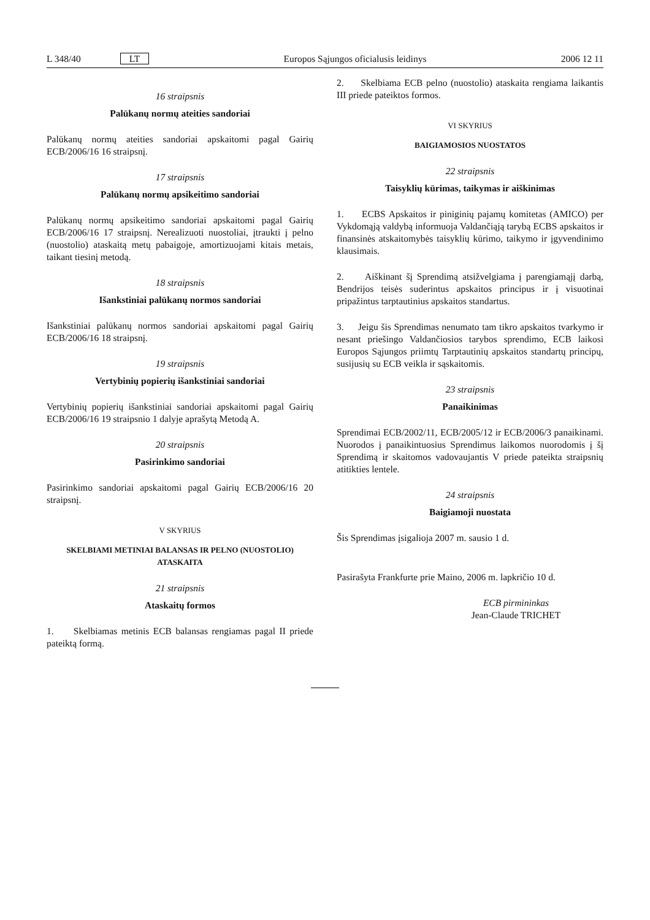L 348/40 LT Europos Sąjungos oficialusis leidinys 2006 12 11
16 straipsnis
Palūkanų normų ateities sandoriai
Palūkanų normų ateities sandoriai apskaitomi pagal Gairių ECB/2006/16 16 straipsnį.
17 straipsnis
Palūkanų normų apsikeitimo sandoriai
Palūkanų normų apsikeitimo sandoriai apskaitomi pagal Gairių ECB/2006/16 17 straipsnį. Nerealizuoti nuostoliai, įtraukti į pelno (nuostolio) ataskaitą metų pabaigoje, amortizuojami kitais metais, taikant tiesinį metodą.
18 straipsnis
Išankstiniai palūkanų normos sandoriai
Išankstiniai palūkanų normos sandoriai apskaitomi pagal Gairių ECB/2006/16 18 straipsnį.
19 straipsnis
Vertybinių popierių išankstiniai sandoriai
Vertybinių popierių išankstiniai sandoriai apskaitomi pagal Gairių ECB/2006/16 19 straipsnio 1 dalyje aprašytą Metodą A.
20 straipsnis
Pasirinkimo sandoriai
Pasirinkimo sandoriai apskaitomi pagal Gairių ECB/2006/16 20 straipsnį.
V SKYRIUS
SKELBIAMI METINIAI BALANSAS IR PELNO (NUOSTOLIO) ATASKAITA
21 straipsnis
Ataskaitų formos
1. Skelbiamas metinis ECB balansas rengiamas pagal II priede pateiktą formą.
2. Skelbiama ECB pelno (nuostolio) ataskaita rengiama laikantis III priede pateiktos formos.
VI SKYRIUS
BAIGIAMOSIOS NUOSTATOS
22 straipsnis
Taisyklių kūrimas, taikymas ir aiškinimas
1. ECBS Apskaitos ir piniginių pajamų komitetas (AMICO) per Vykdomąją valdybą informuoja Valdančiąją tarybą ECBS apskaitos ir finansinės atskaitomybės taisyklių kūrimo, taikymo ir įgyvendinimo klausimais.
2. Aiškinant šį Sprendimą atsižvelgiama į parengiamąjį darbą, Bendrijos teisės suderintus apskaitos principus ir į visuotinai pripažintus tarptautinius apskaitos standartus.
3. Jeigu šis Sprendimas nenumato tam tikro apskaitos tvarkymo ir nesant priešingo Valdančiosios tarybos sprendimo, ECB laikosi Europos Sąjungos priimtų Tarptautinių apskaitos standartų principų, susijusių su ECB veikla ir sąskaitomis.
23 straipsnis
Panaikinimas
Sprendimai ECB/2002/11, ECB/2005/12 ir ECB/2006/3 panaikinami. Nuorodos į panaikintuosius Sprendimus laikomos nuorodomis į šį Sprendimą ir skaitomos vadovaujantis V priede pateikta straipsnių atitikties lentele.
24 straipsnis
Baigiamoji nuostata
Šis Sprendimas įsigalioja 2007 m. sausio 1 d.
Pasirašyta Frankfurte prie Maino, 2006 m. lapkričio 10 d.
ECB pirmininkas
Jean-Claude TRICHET